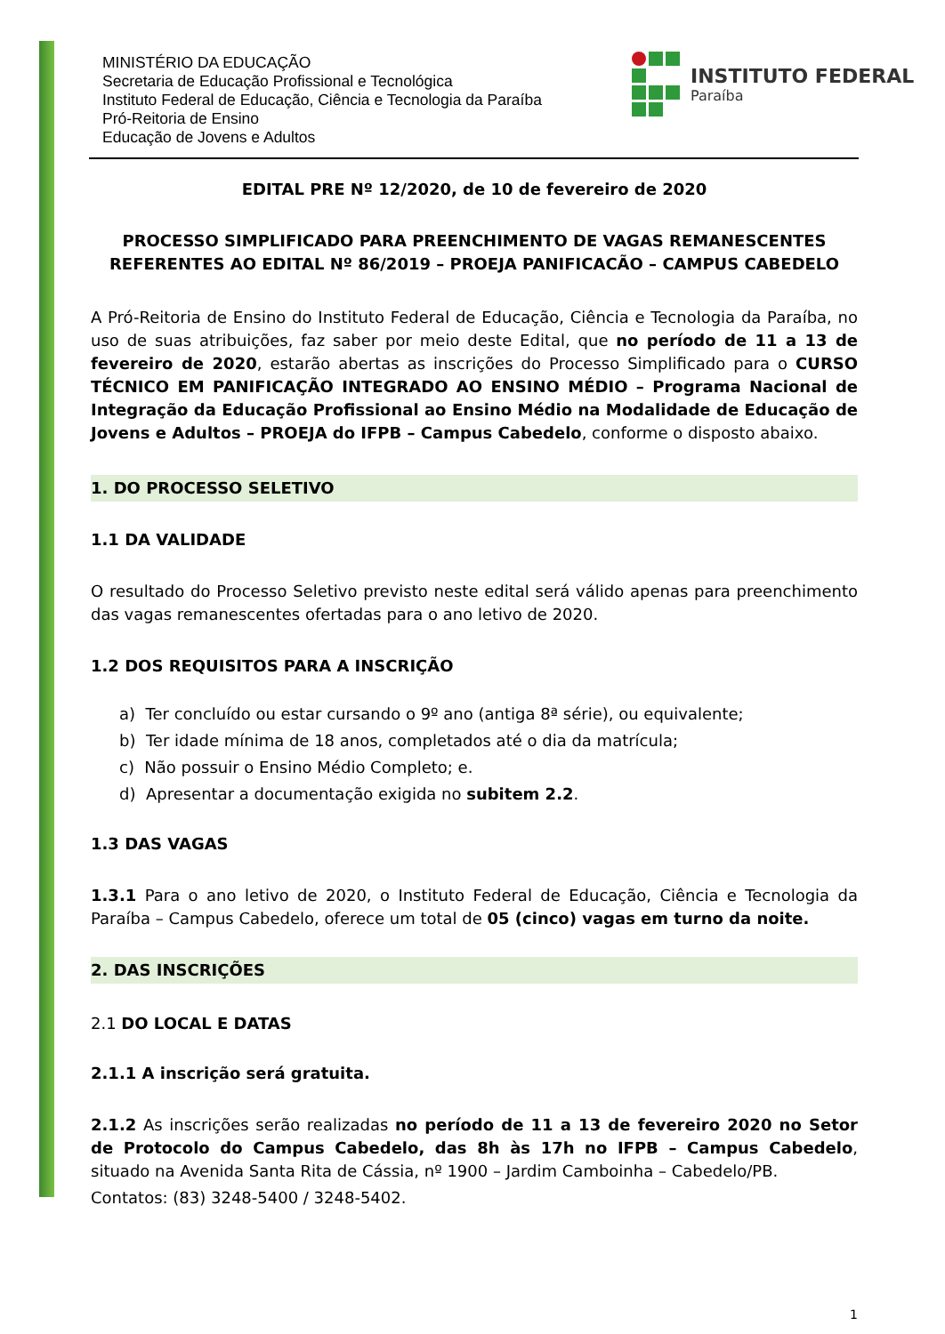MINISTÉRIO DA EDUCAÇÃO
Secretaria de Educação Profissional e Tecnológica
Instituto Federal de Educação, Ciência e Tecnologia da Paraíba
Pró-Reitoria de Ensino
Educação de Jovens e Adultos
INSTITUTO FEDERAL
Paraíba
EDITAL PRE Nº 12/2020, de 10 de fevereiro de 2020
PROCESSO SIMPLIFICADO PARA PREENCHIMENTO DE VAGAS REMANESCENTES REFERENTES AO EDITAL Nº 86/2019 – PROEJA PANIFICACÃO – CAMPUS CABEDELO
A Pró-Reitoria de Ensino do Instituto Federal de Educação, Ciência e Tecnologia da Paraíba, no uso de suas atribuições, faz saber por meio deste Edital, que no período de 11 a 13 de fevereiro de 2020, estarão abertas as inscrições do Processo Simplificado para o CURSO TÉCNICO EM PANIFICAÇÃO INTEGRADO AO ENSINO MÉDIO – Programa Nacional de Integração da Educação Profissional ao Ensino Médio na Modalidade de Educação de Jovens e Adultos – PROEJA do IFPB – Campus Cabedelo, conforme o disposto abaixo.
1. DO PROCESSO SELETIVO
1.1 DA VALIDADE
O resultado do Processo Seletivo previsto neste edital será válido apenas para preenchimento das vagas remanescentes ofertadas para o ano letivo de 2020.
1.2 DOS REQUISITOS PARA A INSCRIÇÃO
a) Ter concluído ou estar cursando o 9º ano (antiga 8ª série), ou equivalente;
b) Ter idade mínima de 18 anos, completados até o dia da matrícula;
c) Não possuir o Ensino Médio Completo; e.
d) Apresentar a documentação exigida no subitem 2.2.
1.3 DAS VAGAS
1.3.1 Para o ano letivo de 2020, o Instituto Federal de Educação, Ciência e Tecnologia da Paraíba – Campus Cabedelo, oferece um total de 05 (cinco) vagas em turno da noite.
2. DAS INSCRIÇÕES
2.1 DO LOCAL E DATAS
2.1.1 A inscrição será gratuita.
2.1.2 As inscrições serão realizadas no período de 11 a 13 de fevereiro 2020 no Setor de Protocolo do Campus Cabedelo, das 8h às 17h no IFPB – Campus Cabedelo, situado na Avenida Santa Rita de Cássia, nº 1900 – Jardim Camboinha – Cabedelo/PB.
Contatos: (83) 3248-5400 / 3248-5402.
1